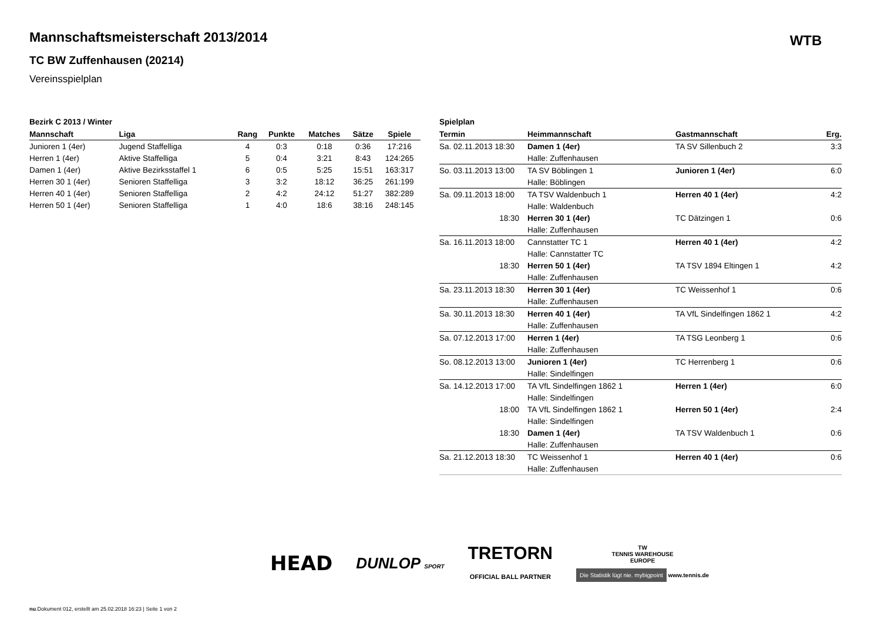Mannschaftsmeisterschaft 2013/2014
TC BW Zuffenhausen (20214)
Vereinsspielplan
WTB
Bezirk C 2013 / Winter
| Mannschaft | Liga | Rang | Punkte | Matches | Sätze | Spiele |
| --- | --- | --- | --- | --- | --- | --- |
| Junioren 1 (4er) | Jugend Staffelliga | 4 | 0:3 | 0:18 | 0:36 | 17:216 |
| Herren 1 (4er) | Aktive Staffelliga | 5 | 0:4 | 3:21 | 8:43 | 124:265 |
| Damen 1 (4er) | Aktive Bezirksstaffel 1 | 6 | 0:5 | 5:25 | 15:51 | 163:317 |
| Herren 30 1 (4er) | Senioren Staffelliga | 3 | 3:2 | 18:12 | 36:25 | 261:199 |
| Herren 40 1 (4er) | Senioren Staffelliga | 2 | 4:2 | 24:12 | 51:27 | 382:289 |
| Herren 50 1 (4er) | Senioren Staffelliga | 1 | 4:0 | 18:6 | 38:16 | 248:145 |
Spielplan
| Termin | Heimmannschaft | Gastmannschaft | Erg. |
| --- | --- | --- | --- |
| Sa. 02.11.2013 18:30 | Damen 1 (4er) | TA SV Sillenbuch 2 | 3:3 |
| | Halle: Zuffenhausen | | |
| So. 03.11.2013 13:00 | TA SV Böblingen 1 | Junioren 1 (4er) | 6:0 |
| | Halle: Böblingen | | |
| Sa. 09.11.2013 18:00 | TA TSV Waldenbuch 1 | Herren 40 1 (4er) | 4:2 |
| | Halle: Waldenbuch | | |
| 18:30 | Herren 30 1 (4er) | TC Dätzingen 1 | 0:6 |
| | Halle: Zuffenhausen | | |
| Sa. 16.11.2013 18:00 | Cannstatter TC 1 | Herren 40 1 (4er) | 4:2 |
| | Halle: Cannstatter TC | | |
| 18:30 | Herren 50 1 (4er) | TA TSV 1894 Eltingen 1 | 4:2 |
| | Halle: Zuffenhausen | | |
| Sa. 23.11.2013 18:30 | Herren 30 1 (4er) | TC Weissenhof 1 | 0:6 |
| | Halle: Zuffenhausen | | |
| Sa. 30.11.2013 18:30 | Herren 40 1 (4er) | TA VfL Sindelfingen 1862 1 | 4:2 |
| | Halle: Zuffenhausen | | |
| Sa. 07.12.2013 17:00 | Herren 1 (4er) | TA TSG Leonberg 1 | 0:6 |
| | Halle: Zuffenhausen | | |
| So. 08.12.2013 13:00 | Junioren 1 (4er) | TC Herrenberg 1 | 0:6 |
| | Halle: Sindelfingen | | |
| Sa. 14.12.2013 17:00 | TA VfL Sindelfingen 1862 1 | Herren 1 (4er) | 6:0 |
| | Halle: Sindelfingen | | |
| 18:00 | TA VfL Sindelfingen 1862 1 | Herren 50 1 (4er) | 2:4 |
| | Halle: Sindelfingen | | |
| 18:30 | Damen 1 (4er) | TA TSV Waldenbuch 1 | 0:6 |
| | Halle: Zuffenhausen | | |
| Sa. 21.12.2013 18:30 | TC Weissenhof 1 | Herren 40 1 (4er) | 0:6 |
| | Halle: Zuffenhausen | | |
HEAD DUNLOP SPORT TRETORN
OFFICIAL BALL PARTNER TW
TENNIS WAREHOUSE
EUROPE
Die Statistik lügt nie. mybigpoint www.tennis.de
nu.Dokument 012, erstellt am 25.02.2018 16:23 | Seite 1 von 2